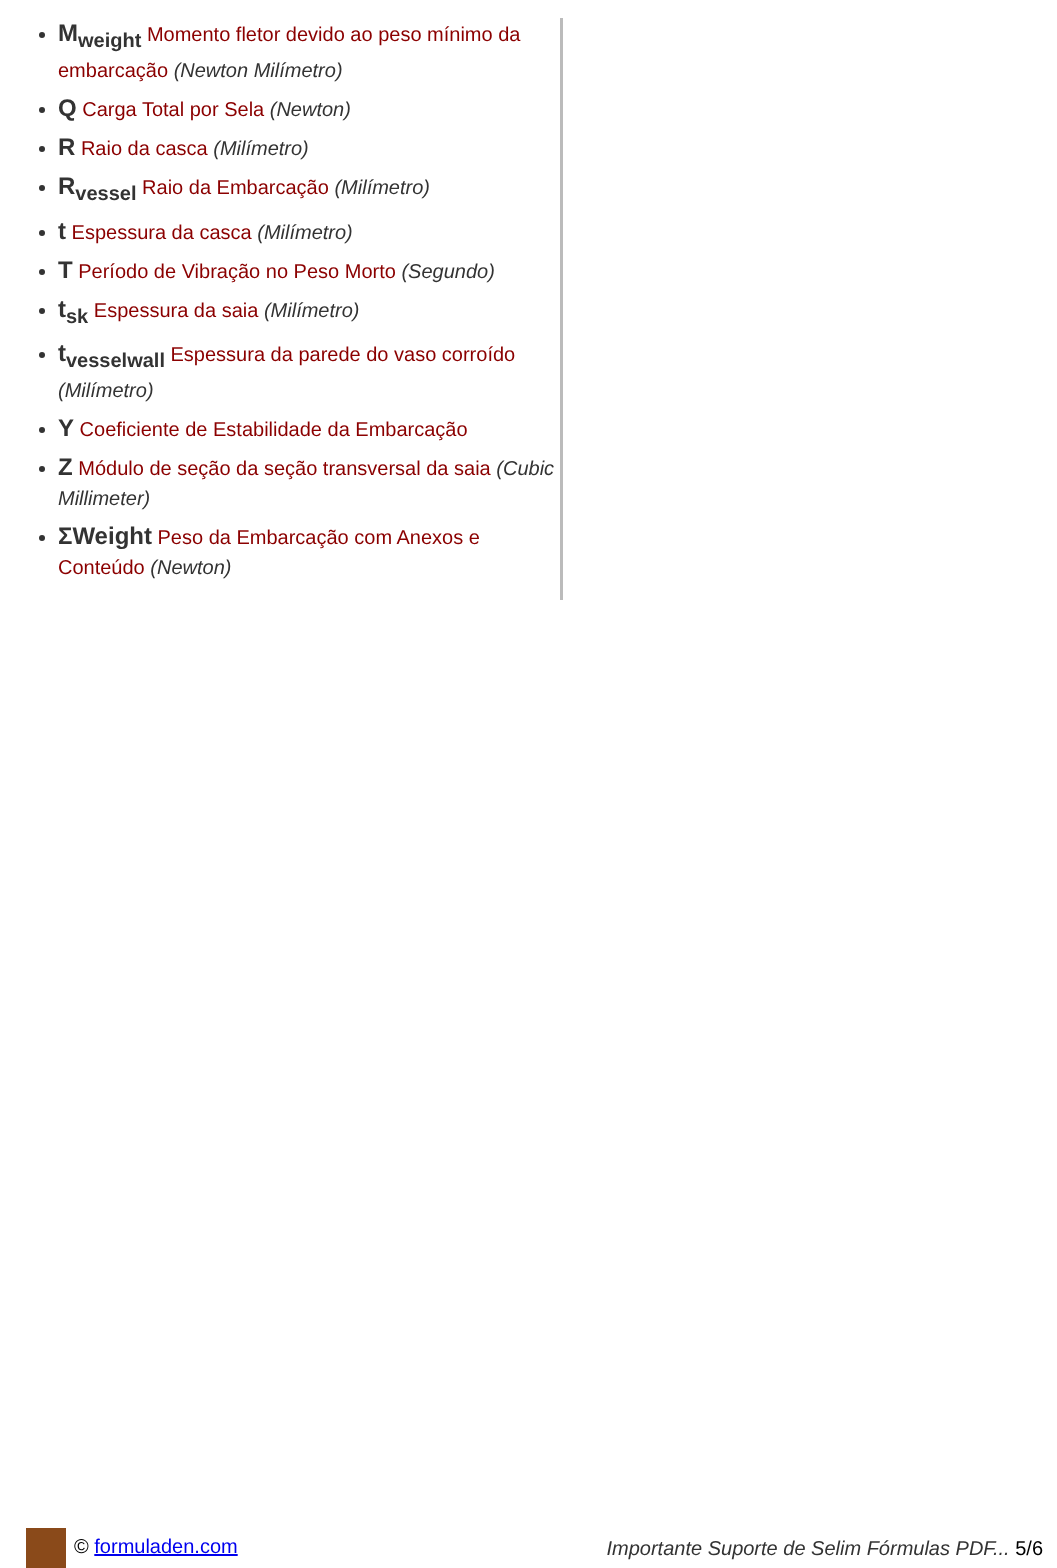M<sub>weight</sub> Momento fletor devido ao peso mínimo da embarcação (Newton Milímetro)
Q Carga Total por Sela (Newton)
R Raio da casca (Milímetro)
R<sub>vessel</sub> Raio da Embarcação (Milímetro)
t Espessura da casca (Milímetro)
T Período de Vibração no Peso Morto (Segundo)
t<sub>sk</sub> Espessura da saia (Milímetro)
t<sub>vesselwall</sub> Espessura da parede do vaso corroído (Milímetro)
Y Coeficiente de Estabilidade da Embarcação
Z Módulo de seção da seção transversal da saia (Cubic Millimeter)
ΣWeight Peso da Embarcação com Anexos e Conteúdo (Newton)
© formuladen.com Importante Suporte de Selim Fórmulas PDF... 5/6